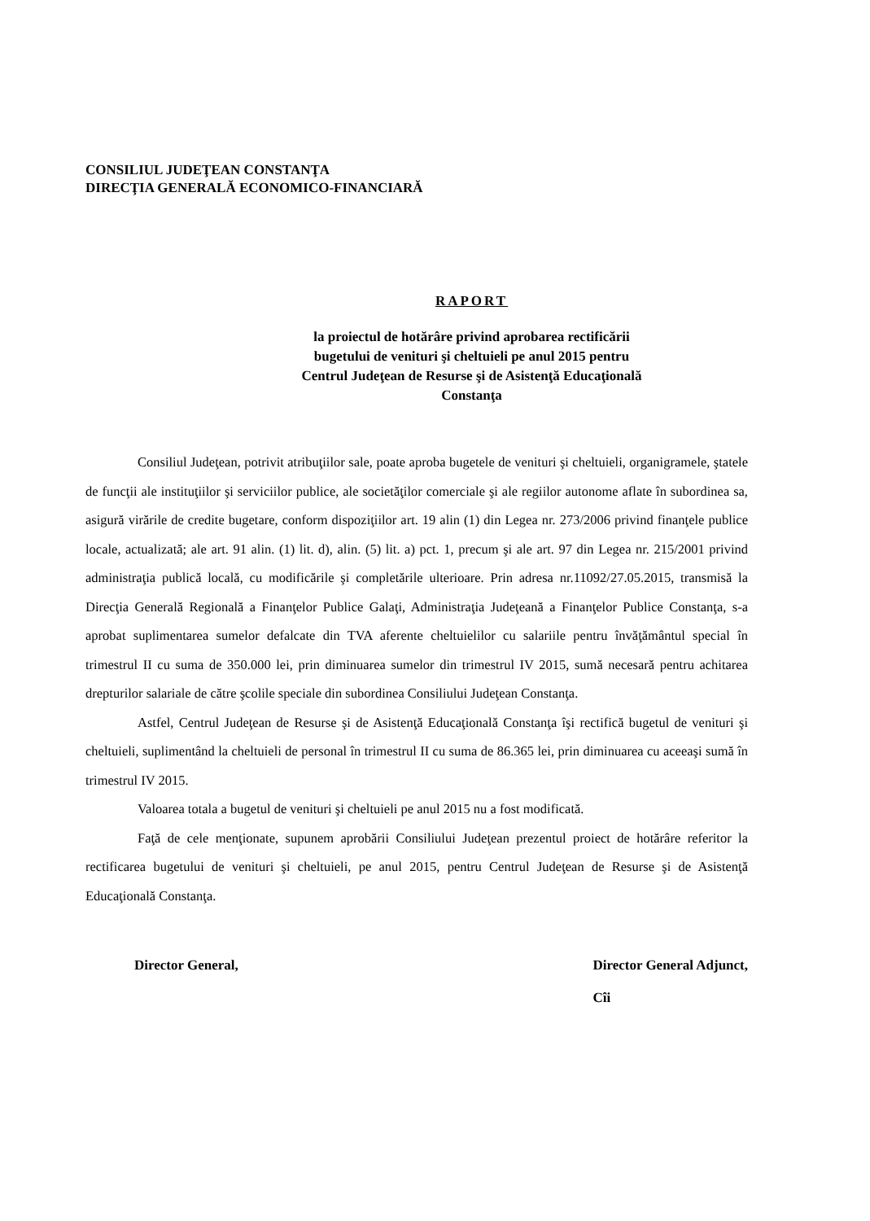CONSILIUL JUDEŢEAN CONSTANŢA
DIRECŢIA GENERALĂ ECONOMICO-FINANCIARĂ
RAPORT
la proiectul de hotărâre privind aprobarea rectificării
bugetului de venituri şi cheltuieli pe anul 2015 pentru
Centrul Judeţean de Resurse şi de Asistenţă Educaţională
Constanţa
Consiliul Judeţean, potrivit atribuţiilor sale, poate aproba bugetele de venituri şi cheltuieli, organigramele, ştatele de funcţii ale instituţiilor şi serviciilor publice, ale societăţilor comerciale şi ale regiilor autonome aflate în subordinea sa, asigură virările de credite bugetare, conform dispoziţiilor art. 19 alin (1) din Legea nr. 273/2006 privind finanţele publice locale, actualizată; ale art. 91 alin. (1) lit. d), alin. (5) lit. a) pct. 1, precum şi ale art. 97 din Legea nr. 215/2001 privind administraţia publică locală, cu modificările şi completările ulterioare. Prin adresa nr.11092/27.05.2015, transmisă la Direcţia Generală Regională a Finanţelor Publice Galaţi, Administraţia Judeţeană a Finanţelor Publice Constanţa, s-a aprobat suplimentarea sumelor defalcate din TVA aferente cheltuielilor cu salariile pentru învăţământul special în trimestrul II cu suma de 350.000 lei, prin diminuarea sumelor din trimestrul IV 2015, sumă necesară pentru achitarea drepturilor salariale de către şcolile speciale din subordinea Consiliului Judeţean Constanţa.
Astfel, Centrul Judeţean de Resurse şi de Asistenţă Educaţională Constanţa îşi rectifică bugetul de venituri şi cheltuieli, suplimentând la cheltuieli de personal în trimestrul II cu suma de 86.365 lei, prin diminuarea cu aceeaşi sumă în trimestrul IV 2015.
Valoarea totala a bugetul de venituri şi cheltuieli pe anul 2015 nu a fost modificată.
Faţă de cele menţionate, supunem aprobării Consiliului Judeţean prezentul proiect de hotărâre referitor la rectificarea bugetului de venituri şi cheltuieli, pe anul 2015, pentru Centrul Judeţean de Resurse şi de Asistenţă Educaţională Constanţa.
Director General, Director General Adjunct,
Cîi